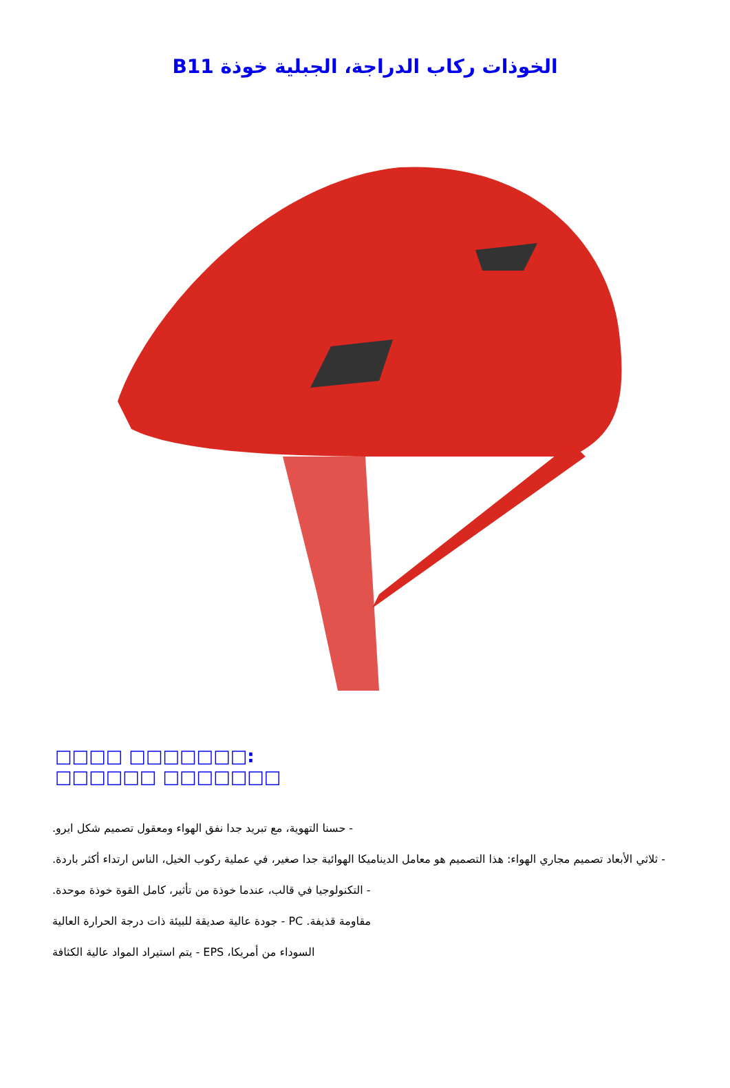B11 الخوذات ركاب الدراجة، الجبلية خوذة
:□□□□□□□ □□□□ □□□□□□□ □□□□□□
- حسنا التهوية، مع تبريد جدا نفق الهواء ومعقول تصميم شكل ايرو.
- ثلاثي الأبعاد تصميم مجاري الهواء: هذا التصميم هو معامل الديناميكا الهوائية جدا صغير، في عملية ركوب الخيل، الناس ارتداء أكثر باردة.
- التكنولوجيا في قالب، عندما خوذة من تأثير، كامل القوة خوذة موحدة.
مقاومة قذيفة. PC - جودة عالية صديقة للبيئة ذات درجة الحرارة العالية
السوداء من أمريكا، EPS - يتم استيراد المواد عالية الكثافة